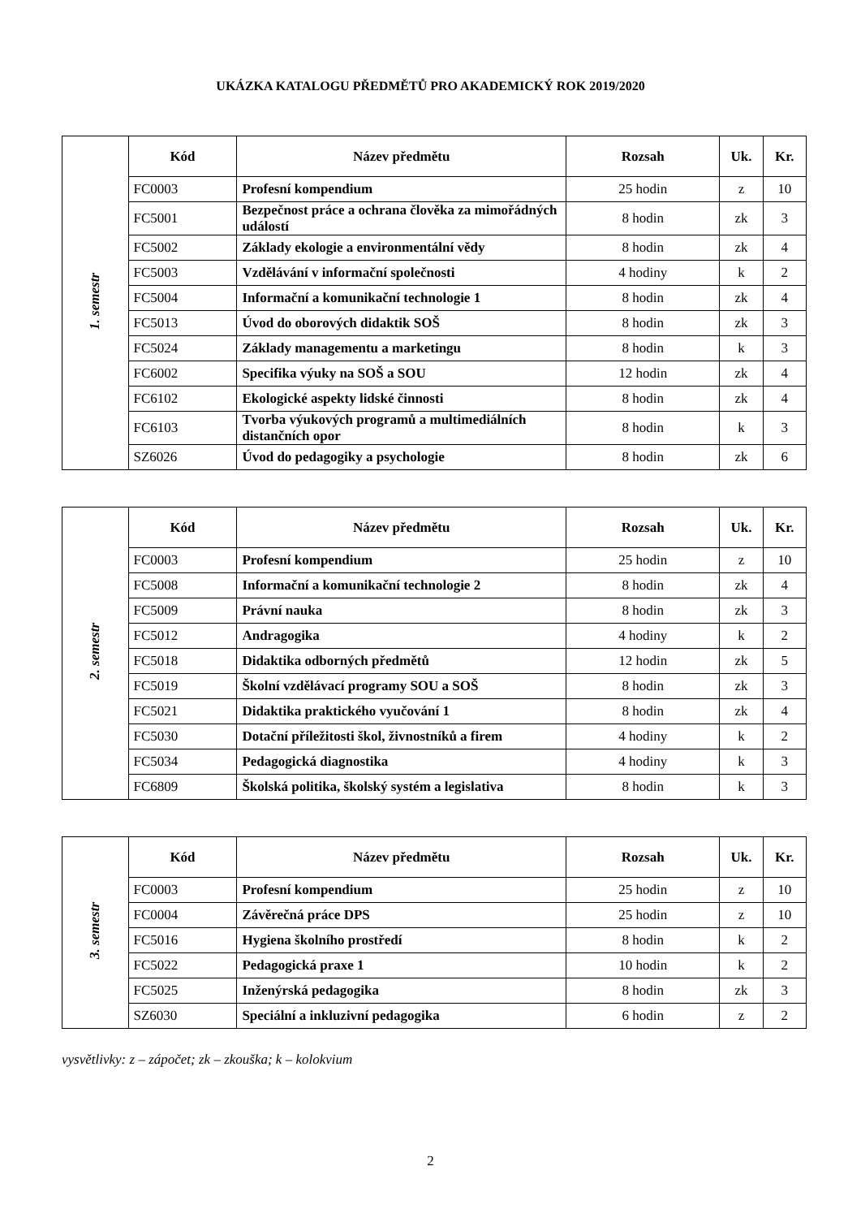UKÁZKA KATALOGU PŘEDMĚTŮ PRO AKADEMICKÝ ROK 2019/2020
| 1. semestr | Kód | Název předmětu | Rozsah | Uk. | Kr. |
| | FC0003 | Profesní kompendium | 25 hodin | z | 10 |
| | FC5001 | Bezpečnost práce a ochrana člověka za mimořádných událostí | 8 hodin | zk | 3 |
| | FC5002 | Základy ekologie a environmentální vědy | 8 hodin | zk | 4 |
| | FC5003 | Vzdělávání v informační společnosti | 4 hodiny | k | 2 |
| | FC5004 | Informační a komunikační technologie 1 | 8 hodin | zk | 4 |
| | FC5013 | Úvod do oborových didaktik SOŠ | 8 hodin | zk | 3 |
| | FC5024 | Základy managementu a marketingu | 8 hodin | k | 3 |
| | FC6002 | Specifika výuky na SOŠ a SOU | 12 hodin | zk | 4 |
| | FC6102 | Ekologické aspekty lidské činnosti | 8 hodin | zk | 4 |
| | FC6103 | Tvorba výukových programů a multimediálních distančních opor | 8 hodin | k | 3 |
| | SZ6026 | Úvod do pedagogiky a psychologie | 8 hodin | zk | 6 |
| 2. semestr | Kód | Název předmětu | Rozsah | Uk. | Kr. |
| | FC0003 | Profesní kompendium | 25 hodin | z | 10 |
| | FC5008 | Informační a komunikační technologie 2 | 8 hodin | zk | 4 |
| | FC5009 | Právní nauka | 8 hodin | zk | 3 |
| | FC5012 | Andragogika | 4 hodiny | k | 2 |
| | FC5018 | Didaktika odborných předmětů | 12 hodin | zk | 5 |
| | FC5019 | Školní vzdělávací programy SOU a SOŠ | 8 hodin | zk | 3 |
| | FC5021 | Didaktika praktického vyučování 1 | 8 hodin | zk | 4 |
| | FC5030 | Dotační příležitosti škol, živnostníků a firem | 4 hodiny | k | 2 |
| | FC5034 | Pedagogická diagnostika | 4 hodiny | k | 3 |
| | FC6809 | Školská politika, školský systém a legislativa | 8 hodin | k | 3 |
| 3. semestr | Kód | Název předmětu | Rozsah | Uk. | Kr. |
| | FC0003 | Profesní kompendium | 25 hodin | z | 10 |
| | FC0004 | Závěrečná práce DPS | 25 hodin | z | 10 |
| | FC5016 | Hygiena školního prostředí | 8 hodin | k | 2 |
| | FC5022 | Pedagogická praxe 1 | 10 hodin | k | 2 |
| | FC5025 | Inženýrská pedagogika | 8 hodin | zk | 3 |
| | SZ6030 | Speciální a inkluzivní pedagogika | 6 hodin | z | 2 |
vysvětlivky: z – zápočet; zk – zkouška; k – kolokvium
2